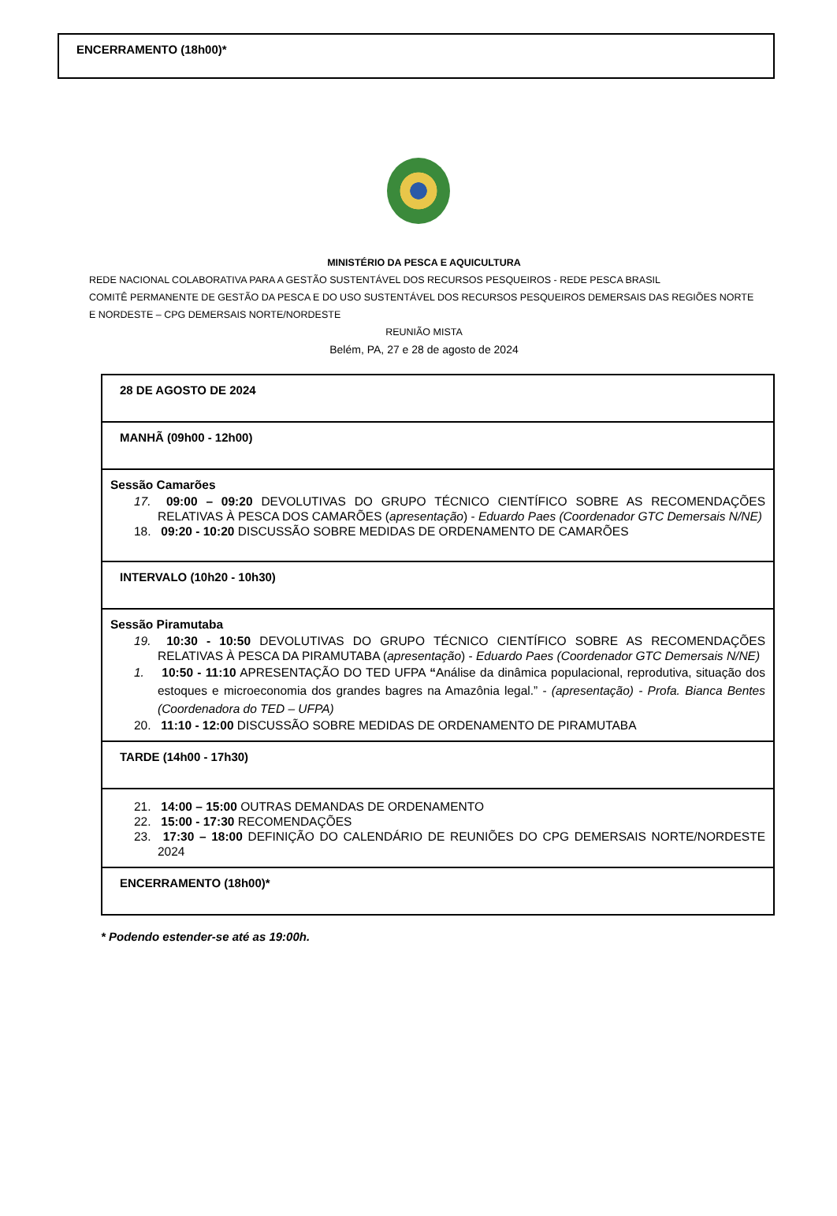ENCERRAMENTO (18h00)*
MINISTÉRIO DA PESCA E AQUICULTURA
REDE NACIONAL COLABORATIVA PARA A GESTÃO SUSTENTÁVEL DOS RECURSOS PESQUEIROS - REDE PESCA BRASIL
COMITÊ PERMANENTE DE GESTÃO DA PESCA E DO USO SUSTENTÁVEL DOS RECURSOS PESQUEIROS DEMERSAIS DAS REGIÕES NORTE E NORDESTE – CPG DEMERSAIS NORTE/NORDESTE
REUNIÃO MISTA
Belém, PA, 27 e 28 de agosto de 2024
| 28 DE AGOSTO DE 2024 |
| MANHÃ (09h00 - 12h00) |
| Sessão Camarões 17. 09:00 – 09:20 DEVOLUTIVAS DO GRUPO TÉCNICO CIENTÍFICO SOBRE AS RECOMENDAÇÕES RELATIVAS À PESCA DOS CAMARÕES ( apresentação ) - Eduardo Paes (Coordenador GTC Demersais N/NE) 18. 09:20 - 10:20 DISCUSSÃO SOBRE MEDIDAS DE ORDENAMENTO DE CAMARÕES |
| INTERVALO (10h20 - 10h30) |
| Sessão Piramutaba 19. 10:30 - 10:50 DEVOLUTIVAS DO GRUPO TÉCNICO CIENTÍFICO SOBRE AS RECOMENDAÇÕES RELATIVAS À PESCA DA PIRAMUTABA ( apresentação ) - Eduardo Paes (Coordenador GTC Demersais N/NE) 1. 10:50 - 11:10 APRESENTAÇÃO DO TED UFPA “ Análise da dinâmica populacional, reprodutiva, situação dos estoques e microeconomia dos grandes bagres na Amazônia legal.” - (apresentação) - Profa. Bianca Bentes (Coordenadora do TED – UFPA) 20. 11:10 - 12:00 DISCUSSÃO SOBRE MEDIDAS DE ORDENAMENTO DE PIRAMUTABA |
| TARDE (14h00 - 17h30) |
| 21. 14:00 – 15:00 OUTRAS DEMANDAS DE ORDENAMENTO 22. 15:00 - 17:30 RECOMENDAÇÕES 23. 17:30 – 18:00 DEFINIÇÃO DO CALENDÁRIO DE REUNIÕES DO CPG DEMERSAIS NORTE/NORDESTE 2024 |
| ENCERRAMENTO (18h00)* |
* Podendo estender-se até as 19:00h.